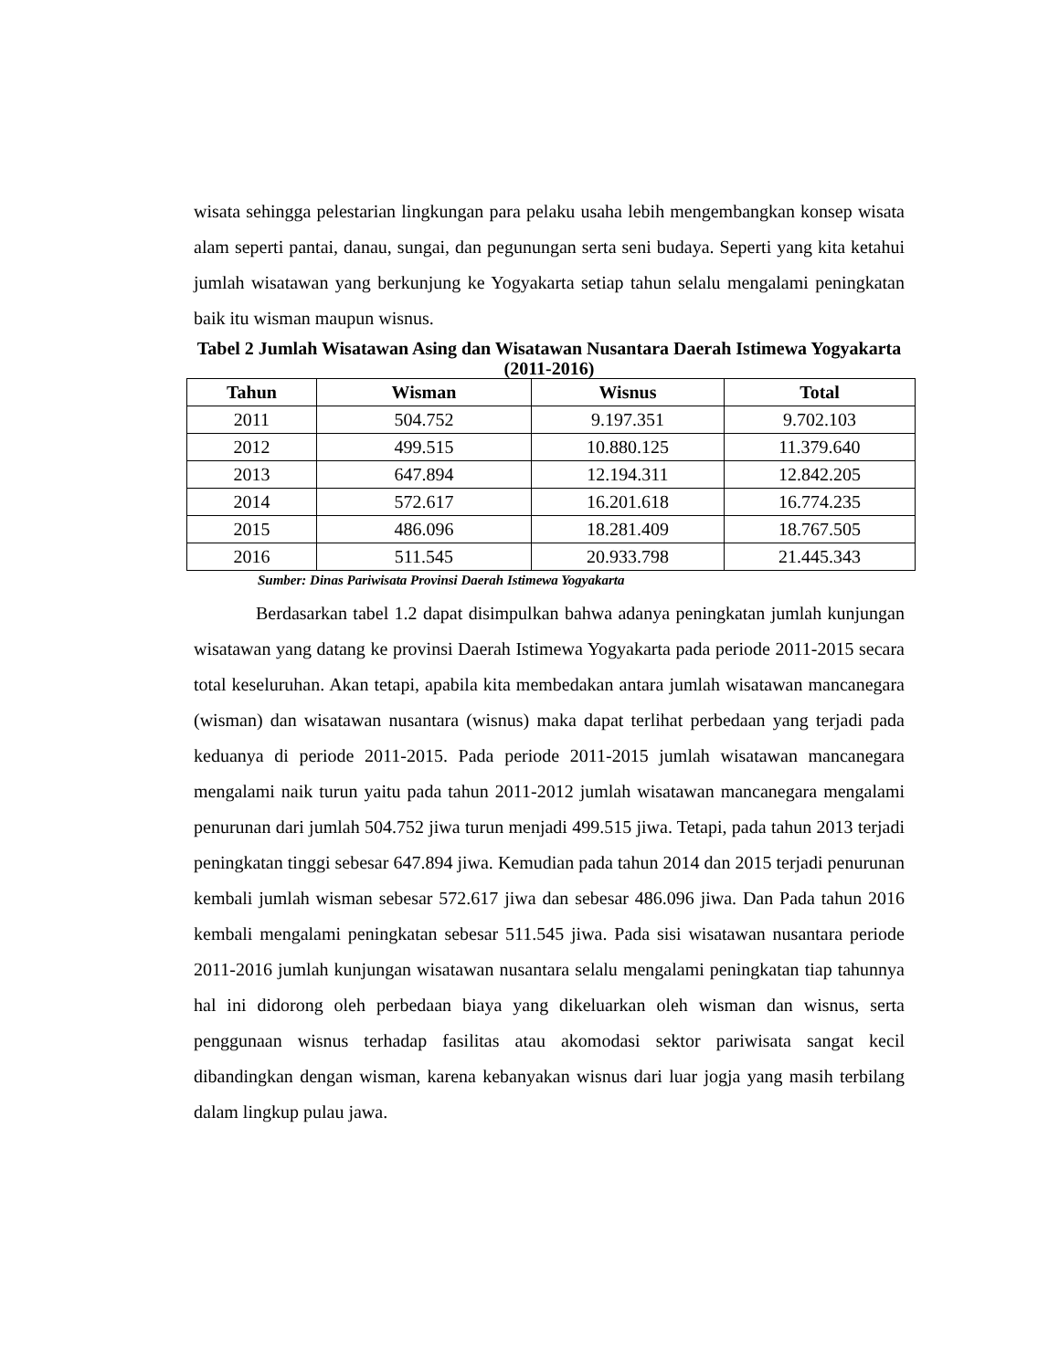wisata sehingga pelestarian lingkungan para pelaku usaha lebih mengembangkan konsep wisata alam seperti pantai, danau, sungai, dan pegunungan serta seni budaya. Seperti yang kita ketahui jumlah wisatawan yang berkunjung ke Yogyakarta setiap tahun selalu mengalami peningkatan baik itu wisman maupun wisnus.
Tabel 2 Jumlah Wisatawan Asing dan Wisatawan Nusantara Daerah Istimewa Yogyakarta (2011-2016)
| Tahun | Wisman | Wisnus | Total |
| --- | --- | --- | --- |
| 2011 | 504.752 | 9.197.351 | 9.702.103 |
| 2012 | 499.515 | 10.880.125 | 11.379.640 |
| 2013 | 647.894 | 12.194.311 | 12.842.205 |
| 2014 | 572.617 | 16.201.618 | 16.774.235 |
| 2015 | 486.096 | 18.281.409 | 18.767.505 |
| 2016 | 511.545 | 20.933.798 | 21.445.343 |
Sumber: Dinas Pariwisata Provinsi Daerah Istimewa Yogyakarta
Berdasarkan tabel 1.2 dapat disimpulkan bahwa adanya peningkatan jumlah kunjungan wisatawan yang datang ke provinsi Daerah Istimewa Yogyakarta pada periode 2011-2015 secara total keseluruhan. Akan tetapi, apabila kita membedakan antara jumlah wisatawan mancanegara (wisman) dan wisatawan nusantara (wisnus) maka dapat terlihat perbedaan yang terjadi pada keduanya di periode 2011-2015. Pada periode 2011-2015 jumlah wisatawan mancanegara mengalami naik turun yaitu pada tahun 2011-2012 jumlah wisatawan mancanegara mengalami penurunan dari jumlah 504.752 jiwa turun menjadi 499.515 jiwa. Tetapi, pada tahun 2013 terjadi peningkatan tinggi sebesar 647.894 jiwa. Kemudian pada tahun 2014 dan 2015 terjadi penurunan kembali jumlah wisman sebesar 572.617 jiwa dan sebesar 486.096 jiwa. Dan Pada tahun 2016 kembali mengalami peningkatan sebesar 511.545 jiwa. Pada sisi wisatawan nusantara periode 2011-2016 jumlah kunjungan wisatawan nusantara selalu mengalami peningkatan tiap tahunnya hal ini didorong oleh perbedaan biaya yang dikeluarkan oleh wisman dan wisnus, serta penggunaan wisnus terhadap fasilitas atau akomodasi sektor pariwisata sangat kecil dibandingkan dengan wisman, karena kebanyakan wisnus dari luar jogja yang masih terbilang dalam lingkup pulau jawa.